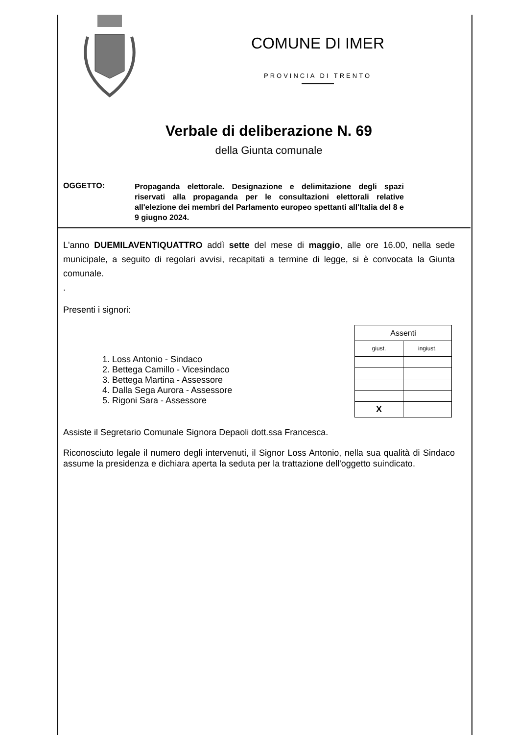COMUNE DI IMER
PROVINCIA DI TRENTO
Verbale di deliberazione N. 69
della Giunta comunale
OGGETTO:
Propaganda elettorale. Designazione e delimitazione degli spazi riservati alla propaganda per le consultazioni elettorali relative all'elezione dei membri del Parlamento europeo spettanti all'Italia del 8 e 9 giugno 2024.
L'anno DUEMILAVENTIQUATTRO addì sette del mese di maggio, alle ore 16.00, nella sede municipale, a seguito di regolari avvisi, recapitati a termine di legge, si è convocata la Giunta comunale.
.
Presenti i signori:
1. Loss Antonio - Sindaco
2. Bettega Camillo - Vicesindaco
3. Bettega Martina - Assessore
4. Dalla Sega Aurora - Assessore
5. Rigoni Sara - Assessore
| Assenti | |
| giust. | ingiust. |
| X | |
Assiste il Segretario Comunale Signora Depaoli dott.ssa Francesca.
Riconosciuto legale il numero degli intervenuti, il Signor Loss Antonio, nella sua qualità di Sindaco assume la presidenza e dichiara aperta la seduta per la trattazione dell'oggetto suindicato.